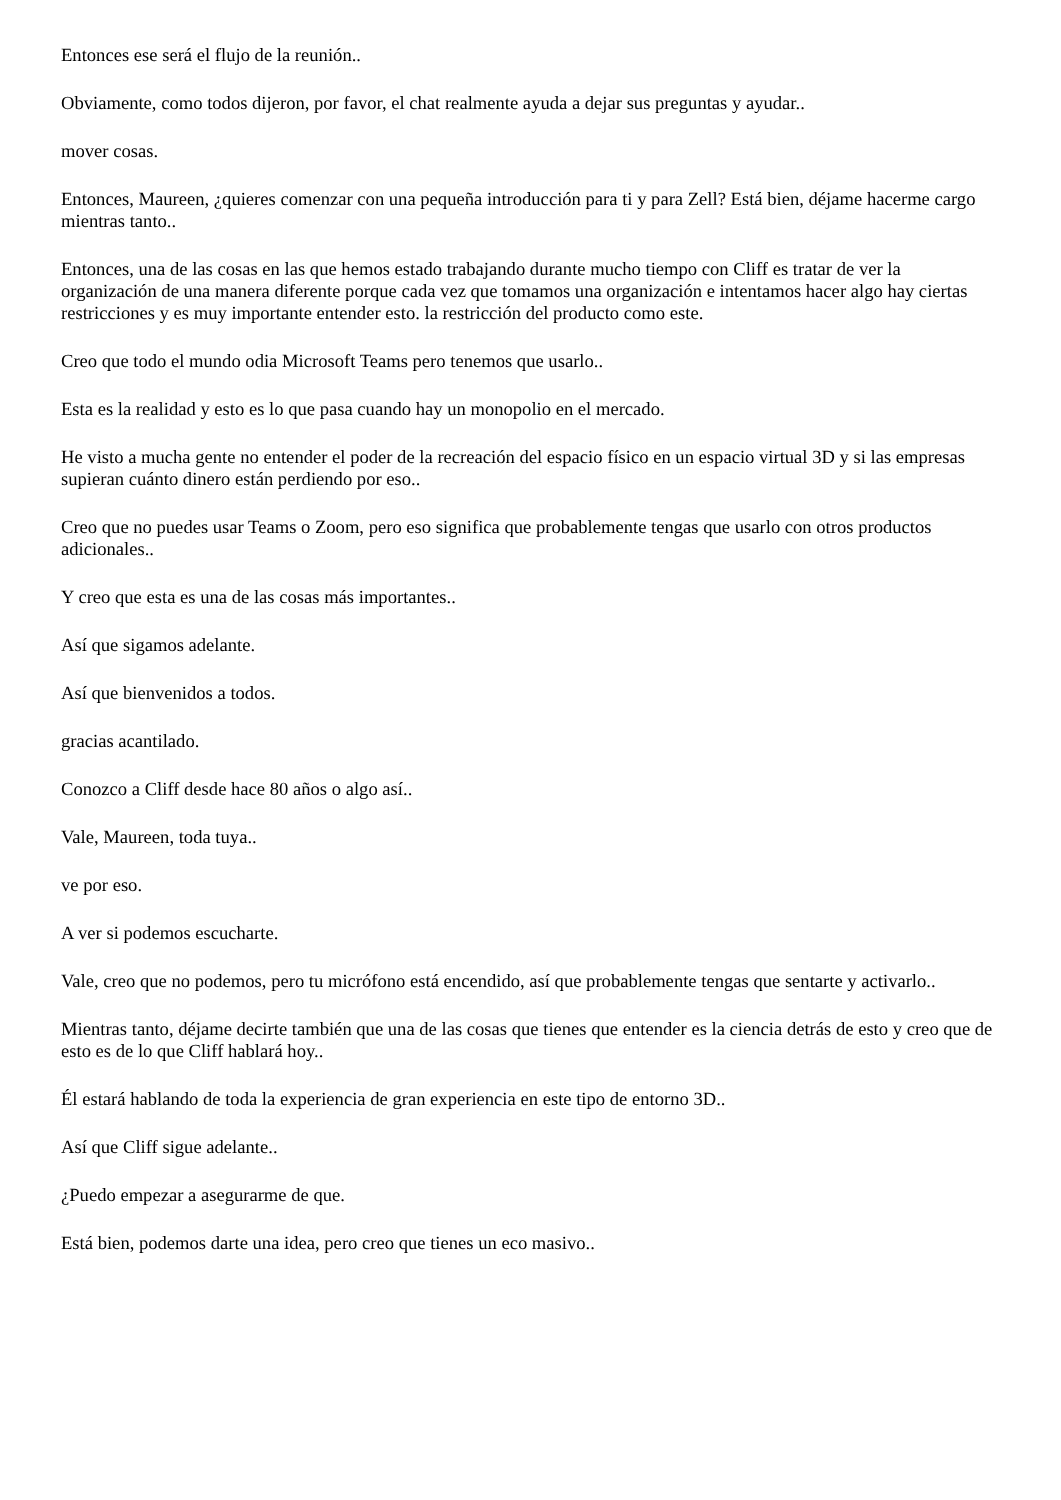Entonces ese será el flujo de la reunión..
Obviamente, como todos dijeron, por favor, el chat realmente ayuda a dejar sus preguntas y ayudar..
mover cosas.
Entonces, Maureen, ¿quieres comenzar con una pequeña introducción para ti y para Zell? Está bien, déjame hacerme cargo mientras tanto..
Entonces, una de las cosas en las que hemos estado trabajando durante mucho tiempo con Cliff es tratar de ver la organización de una manera diferente porque cada vez que tomamos una organización e intentamos hacer algo hay ciertas restricciones y es muy importante entender esto. la restricción del producto como este.
Creo que todo el mundo odia Microsoft Teams pero tenemos que usarlo..
Esta es la realidad y esto es lo que pasa cuando hay un monopolio en el mercado.
He visto a mucha gente no entender el poder de la recreación del espacio físico en un espacio virtual 3D y si las empresas supieran cuánto dinero están perdiendo por eso..
Creo que no puedes usar Teams o Zoom, pero eso significa que probablemente tengas que usarlo con otros productos adicionales..
Y creo que esta es una de las cosas más importantes..
Así que sigamos adelante.
Así que bienvenidos a todos.
gracias acantilado.
Conozco a Cliff desde hace 80 años o algo así..
Vale, Maureen, toda tuya..
ve por eso.
A ver si podemos escucharte.
Vale, creo que no podemos, pero tu micrófono está encendido, así que probablemente tengas que sentarte y activarlo..
Mientras tanto, déjame decirte también que una de las cosas que tienes que entender es la ciencia detrás de esto y creo que de esto es de lo que Cliff hablará hoy..
Él estará hablando de toda la experiencia de gran experiencia en este tipo de entorno 3D..
Así que Cliff sigue adelante..
¿Puedo empezar a asegurarme de que.
Está bien, podemos darte una idea, pero creo que tienes un eco masivo..